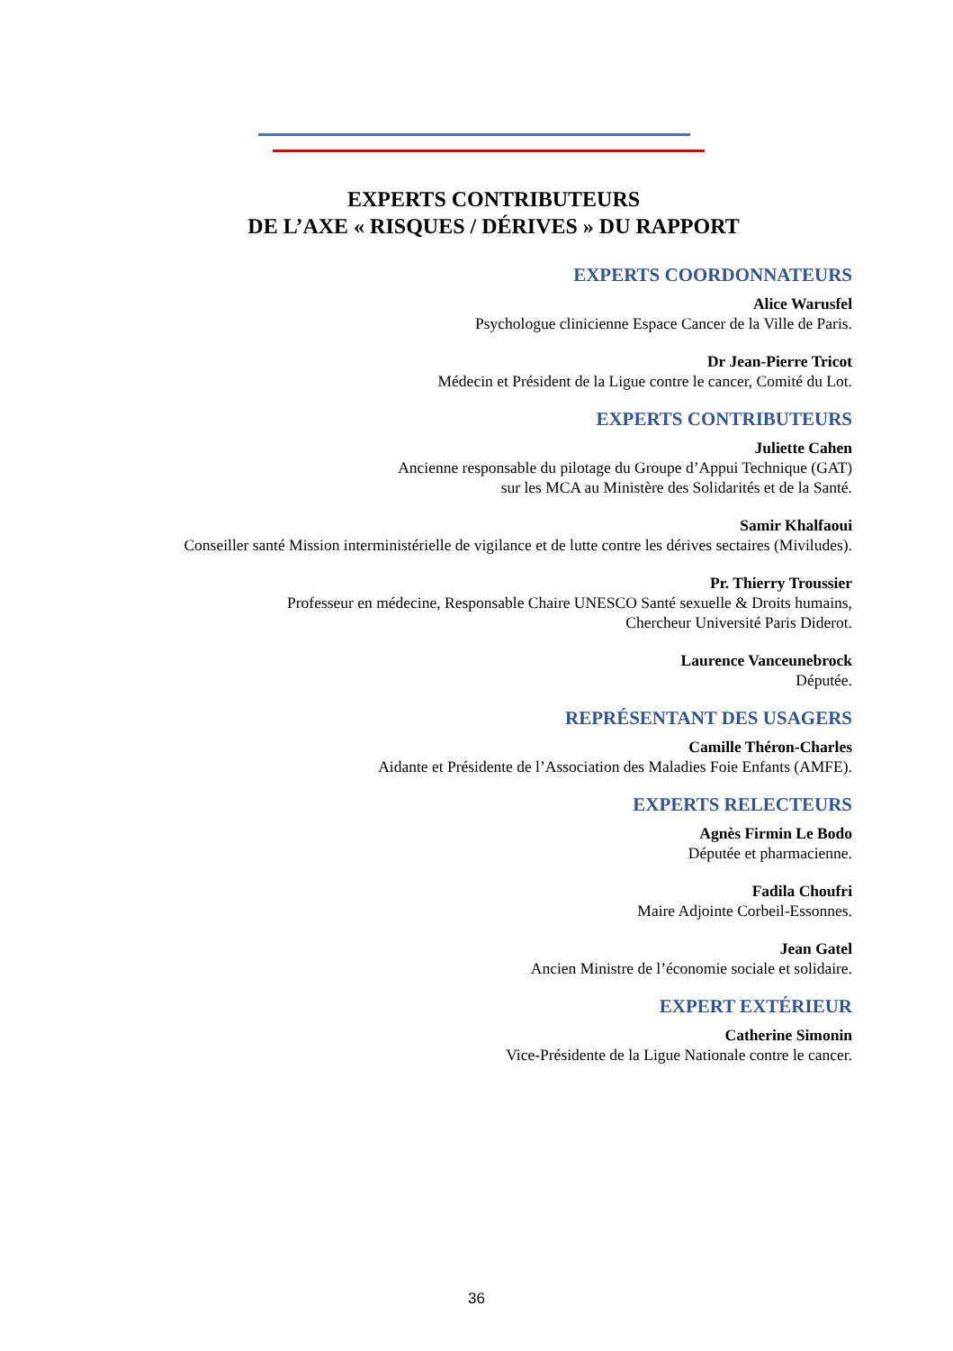EXPERTS CONTRIBUTEURS
DE L’AXE « RISQUES / DÉRIVES » DU RAPPORT
EXPERTS COORDONNATEURS
Alice Warusfel
Psychologue clinicienne Espace Cancer de la Ville de Paris.
Dr Jean-Pierre Tricot
Médecin et Président de la Ligue contre le cancer, Comité du Lot.
EXPERTS CONTRIBUTEURS
Juliette Cahen
Ancienne responsable du pilotage du Groupe d’Appui Technique (GAT)
sur les MCA au Ministère des Solidarités et de la Santé.
Samir Khalfaoui
Conseiller santé Mission interministérielle de vigilance et de lutte contre les dérives sectaires (Miviludes).
Pr. Thierry Troussier
Professeur en médecine, Responsable Chaire UNESCO Santé sexuelle & Droits humains,
Chercheur Université Paris Diderot.
Laurence Vanceunebrock
Députée.
REPRÉSENTANT DES USAGERS
Camille Théron-Charles
Aidante et Présidente de l’Association des Maladies Foie Enfants (AMFE).
EXPERTS RELECTEURS
Agnès Firmin Le Bodo
Députée et pharmacienne.
Fadila Choufri
Maire Adjointe Corbeil-Essonnes.
Jean Gatel
Ancien Ministre de l’économie sociale et solidaire.
EXPERT EXTÉRIEUR
Catherine Simonin
Vice-Présidente de la Ligue Nationale contre le cancer.
36